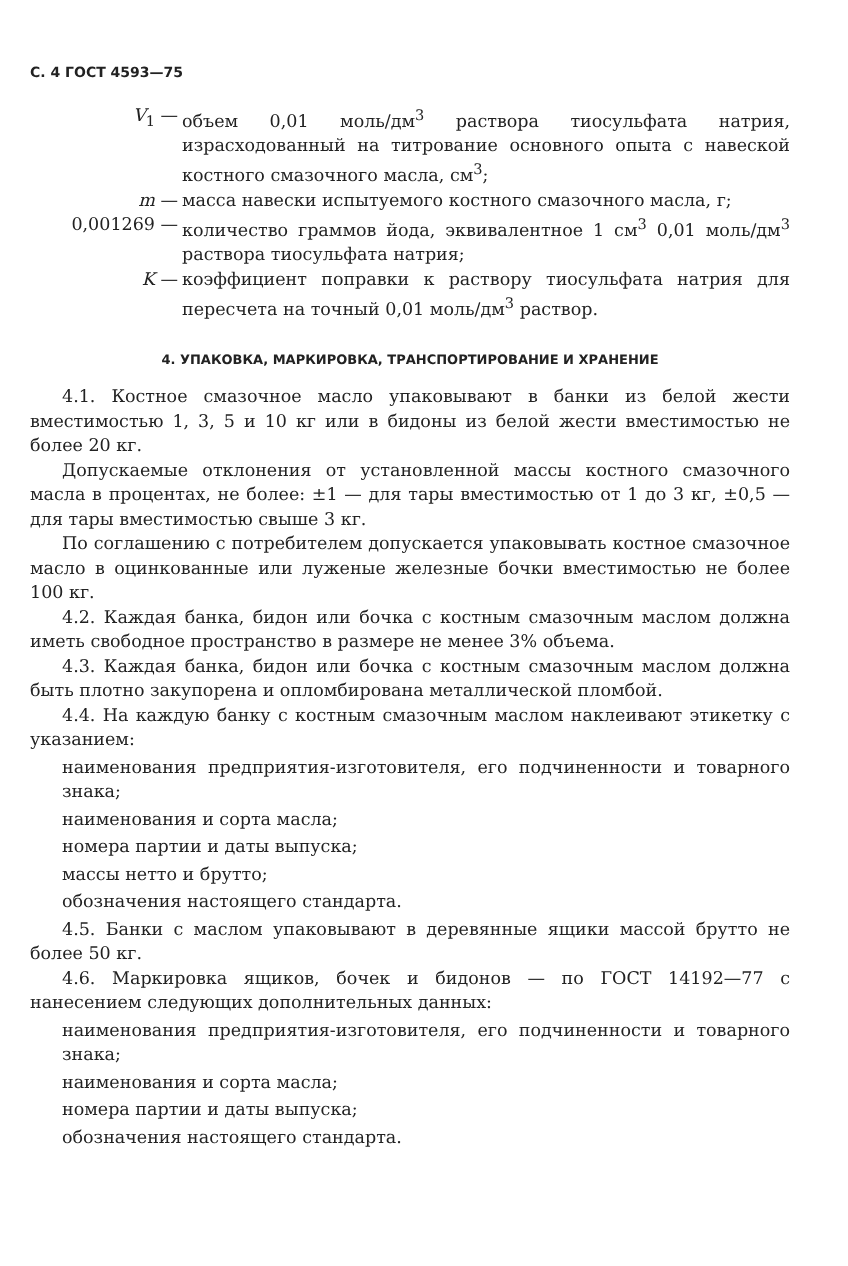С. 4 ГОСТ 4593—75
V<sub>1</sub> — объем 0,01 моль/дм<sup>3</sup> раствора тиосульфата натрия, израсходованный на титрование основного опыта с навеской костного смазочного масла, см<sup>3</sup>;
m — масса навески испытуемого костного смазочного масла, г;
0,001269 — количество граммов йода, эквивалентное 1 см<sup>3</sup> 0,01 моль/дм<sup>3</sup> раствора тиосульфата натрия;
K — коэффициент поправки к раствору тиосульфата натрия для пересчета на точный 0,01 моль/дм<sup>3</sup> раствор.
4. УПАКОВКА, МАРКИРОВКА, ТРАНСПОРТИРОВАНИЕ И ХРАНЕНИЕ
4.1. Костное смазочное масло упаковывают в банки из белой жести вместимостью 1, 3, 5 и 10 кг или в бидоны из белой жести вместимостью не более 20 кг.
Допускаемые отклонения от установленной массы костного смазочного масла в процентах, не более: ±1 — для тары вместимостью от 1 до 3 кг, ±0,5 — для тары вместимостью свыше 3 кг.
По соглашению с потребителем допускается упаковывать костное смазочное масло в оцинкованные или луженые железные бочки вместимостью не более 100 кг.
4.2. Каждая банка, бидон или бочка с костным смазочным маслом должна иметь свободное пространство в размере не менее 3% объема.
4.3. Каждая банка, бидон или бочка с костным смазочным маслом должна быть плотно закупорена и опломбирована металлической пломбой.
4.4. На каждую банку с костным смазочным маслом наклеивают этикетку с указанием:
наименования предприятия-изготовителя, его подчиненности и товарного знака;
наименования и сорта масла;
номера партии и даты выпуска;
массы нетто и брутто;
обозначения настоящего стандарта.
4.5. Банки с маслом упаковывают в деревянные ящики массой брутто не более 50 кг.
4.6. Маркировка ящиков, бочек и бидонов — по ГОСТ 14192—77 с нанесением следующих дополнительных данных:
наименования предприятия-изготовителя, его подчиненности и товарного знака;
наименования и сорта масла;
номера партии и даты выпуска;
обозначения настоящего стандарта.